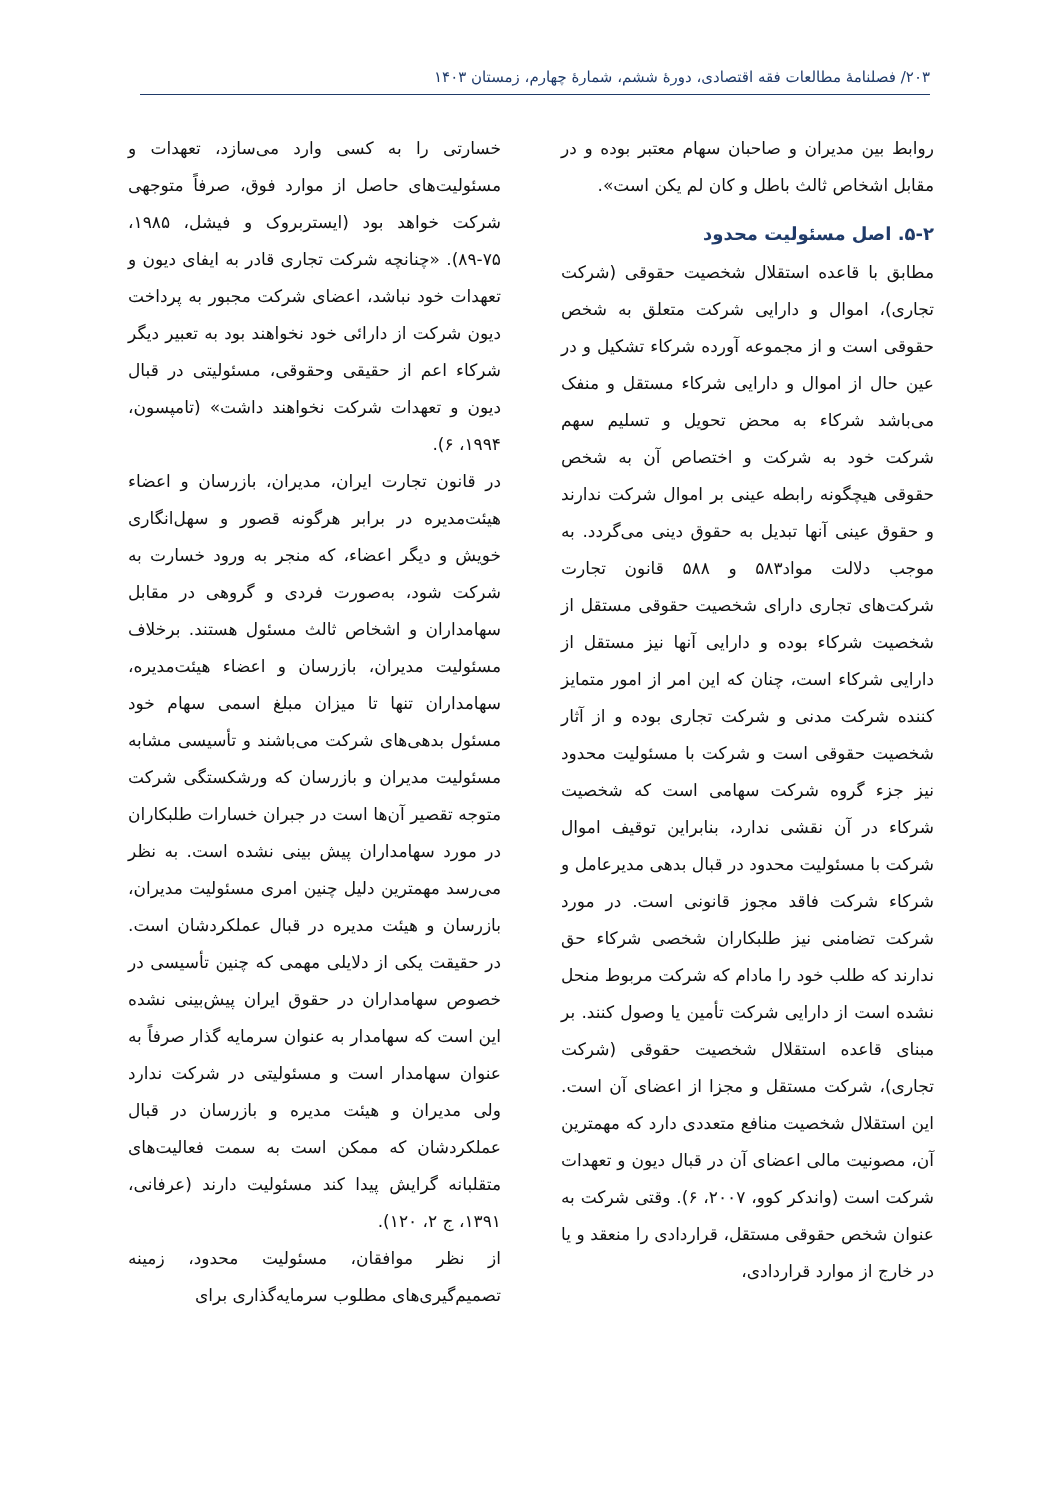۲۰۳/ فصلنامهٔ مطالعات فقه اقتصادی، دورهٔ ششم، شمارهٔ چهارم، زمستان ۱۴۰۳
روابط بین مدیران و صاحبان سهام معتبر بوده و در مقابل اشخاص ثالث باطل و کان لم یکن است».
۵-۲. اصل مسئولیت محدود
مطابق با قاعده استقلال شخصیت حقوقی (شرکت تجاری)، اموال و دارایی شرکت متعلق به شخص حقوقی است و از مجموعه آورده شرکاء تشکیل و در عین حال از اموال و دارایی شرکاء مستقل و منفک می‌باشد شرکاء به محض تحویل و تسلیم سهم شرکت خود به شرکت و اختصاص آن به شخص حقوقی هیچگونه رابطه عینی بر اموال شرکت ندارند و حقوق عینی آنها تبدیل به حقوق دینی می‌گردد. به موجب دلالت مواد۵۸۳ و ۵۸۸ قانون تجارت شرکت‌های تجاری دارای شخصیت حقوقی مستقل از شخصیت شرکاء بوده و دارایی آنها نیز مستقل از دارایی شرکاء است، چنان که این امر از امور متمایز کننده شرکت مدنی و شرکت تجاری بوده و از آثار شخصیت حقوقی است و شرکت با مسئولیت محدود نیز جزء گروه شرکت سهامی است که شخصیت شرکاء در آن نقشی ندارد، بنابراین توقیف اموال شرکت با مسئولیت محدود در قبال بدهی مدیرعامل و شرکاء شرکت فاقد مجوز قانونی است. در مورد شرکت تضامنی نیز طلبکاران شخصی شرکاء حق ندارند که طلب خود را مادام که شرکت مربوط منحل نشده است از دارایی شرکت تأمین یا وصول کنند. بر مبنای قاعده استقلال شخصیت حقوقی (شرکت تجاری)، شرکت مستقل و مجزا از اعضای آن است. این استقلال شخصیت منافع متعددی دارد که مهمترین آن، مصونیت مالی اعضای آن در قبال دیون و تعهدات شرکت است (واندکر کوو، ۲۰۰۷، ۶). وقتی شرکت به عنوان شخص حقوقی مستقل، قراردادی را منعقد و یا در خارج از موارد قراردادی،
خسارتی را به کسی وارد می‌سازد، تعهدات و مسئولیت‌های حاصل از موارد فوق، صرفاً متوجهی شرکت خواهد بود (ایستربروک و فیشل، ۱۹۸۵، ۷۵-۸۹). «چنانچه شرکت تجاری قادر به ایفای دیون و تعهدات خود نباشد، اعضای شرکت مجبور به پرداخت دیون شرکت از دارائی خود نخواهند بود به تعبیر دیگر شرکاء اعم از حقیقی وحقوقی، مسئولیتی در قبال دیون و تعهدات شرکت نخواهند داشت» (تامپسون، ۱۹۹۴، ۶).
در قانون تجارت ایران، مدیران، بازرسان و اعضاء هیئت‌مدیره در برابر هرگونه قصور و سهل‌انگاری خویش و دیگر اعضاء، که منجر به ورود خسارت به شرکت شود، به‌صورت فردی و گروهی در مقابل سهامداران و اشخاص ثالث مسئول هستند. برخلاف مسئولیت مدیران، بازرسان و اعضاء هیئت‌مدیره، سهامداران تنها تا میزان مبلغ اسمی سهام خود مسئول بدهی‌های شرکت می‌باشند و تأسیسی مشابه مسئولیت مدیران و بازرسان که ورشکستگی شرکت متوجه تقصیر آن‌ها است در جبران خسارات طلبکاران در مورد سهامداران پیش بینی نشده است. به نظر می‌رسد مهمترین دلیل چنین امری مسئولیت مدیران، بازرسان و هیئت مدیره در قبال عملکردشان است. در حقیقت یکی از دلایلی مهمی که چنین تأسیسی در خصوص سهامداران در حقوق ایران پیش‌بینی نشده این است که سهامدار به عنوان سرمایه گذار صرفاً به عنوان سهامدار است و مسئولیتی در شرکت ندارد ولی مدیران و هیئت مدیره و بازرسان در قبال عملکردشان که ممکن است به سمت فعالیت‌های متقلبانه گرایش پیدا کند مسئولیت دارند (عرفانی، ۱۳۹۱، ج ۲، ۱۲۰).
از نظر موافقان، مسئولیت محدود، زمینه تصمیم‌گیری‌های مطلوب سرمایه‌گذاری برای